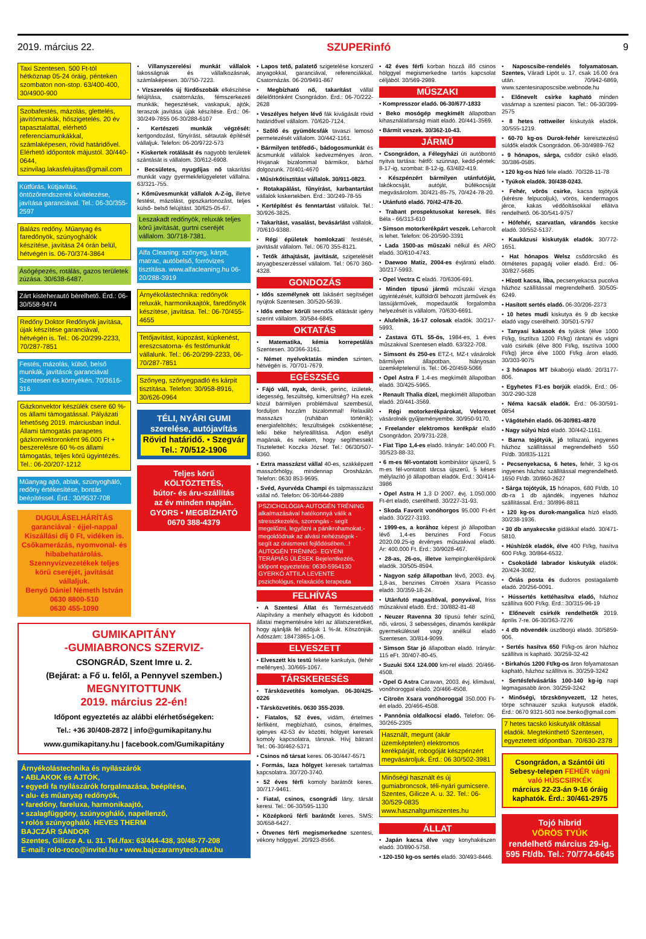2019. március 22. SZUPERinfó 9
Taxi Szentesen. 500 Ft-tól hétköznap 05-24 óráig, pénteken szombaton non-stop. 63/400-400, 30/4900-900
Szobafestés, mázolás, glettelés, javítómunkák, hőszigetelés. 20 év tapasztalattal, elérhető referenciamunkákkal, számlaképesen, rövid határidővel. Elérhető időpontok májustól. 30/440-0644, szinvilag.lakasfelujitas@gmail.com
Kútfúrás, kútjavítás, öntözőrendszerek kivitelezése, javítása garanciával. Tel.: 06-30/355-2597
Balázs redőny. Műanyag és faredőnyök, szúnyoghálók készítése, javítása 24 órán belül, hétvégén is. 06-70/374-3864
Ásógépezés, rotálás, gazos területek zúzása. 30/638-6487.
Zárt kisteherautó bérelhető. Érd.: 06-30/558-9474
Redőny Doktor Redőnyök javítása, újak készítése garanciával, hétvégén is. Tel.: 06-20/299-2233, 70/287-7851
Festés, mázolás, külső, belső munkák, javítások garanciával Szentesen és környékén. 70/3616-316
Gázkonvektor készülék csere 60 %-os állami támogatással. Pályázati lehetőség 2019. márciusban indul. Állami támogatás parapetes gázkonvektoronként 96.000 Ft + beszerelésre 60 %-os állami támogatás, teljes körű ügyintézés. Tel.: 06-20/207-1212
Műanyag ajtó, ablak, szúnyogháló, redőny értékesítése, bontás beépítéssel. Érd.: 30/9537-708
DUGULÁSELHÁRÍTÁS
garanciával · éjjel-nappal
Kiszállási díj 0 Ft, vidéken is.
Csőkamerázás, nyomvonal- és hibabehatárolás.
Szennyvízvezetékek teljes körű cseréjét, javítását vállaljuk.
Benyó Dániel Németh István
0630 8800-510
0630 455-1090
• Villanyszerelési munkát vállalok lakosságnak és vállalkozásnak, számlaképesen. 30/750-7223.
• Vízszerelés új fürdőszobák elkészítése felújítása, csatornázás, fémszerkezeti munkák, hegesztések, vaskapuk, ajtók, teraszok javítása újak készítése. Érd.: 06-30/249-7855 06-30/288-6107
• Kertészeti munkák végzését: kertgondozást, fűnyírást, sétautak építését vállaljuk. Telefon: 06-20/9722-573
• Kiskertek rotálását és nagyobb területek szántását is vállalom. 30/612-6908.
• Becsületes, nyugdíjas nő takarítási munkát vagy gyermekfelügyeletet vállalna. 63/321-755.
• Kőművesmunkát vállalok A-Z-ig, illetve festést, mázolást, gipszkartonozást, teljes külső- belső felújítást. 30/625-05-67.
Leszakadt redőnyök, reluxák teljes körű javítását, gurtni cseréjét vállalom. 30/718-7381.
Alfa Cleaning: szőnyeg, kárpit, matrac, autóbelső, forróvizes tisztítása. www.alfacleaning.hu 06-20/288-3919
Árnyékolástechnika: redőnyök reluxák, harmonikaajtók, faredőnyök készítése, javítása. Tel.: 06-70/455-4655
Tetőjavítást, kúpozást, kúpkenést, ereszcsatorna- és festőmunkát vállalunk. Tel.: 06-20/299-2233, 06-70/287-7851
Szőnyeg, szőnyegpadló és kárpit tisztítása. Telefon: 30/958-8916, 30/626-0964
TÉLI, NYÁRI GUMI szerelése, autójavítás
Rövid határidő. • Szegvár
Tel.: 70/512-1906
Teljes körű
KÖLTÖZTETÉS,
bútor- és áru-szállítás
az év minden napján.
GYORS • MEGBÍZHATÓ
0670 388-4379
GUMIKAPITÁNY
-GUMIABRONCS SZERVIZ-
CSONGRÁD, Szent Imre u. 2.
(Bejárat: a Fő u. felől, a Pennyvel szemben.)
MEGNYITOTTUNK
2019. március 22-én!
Időpont egyeztetés az alábbi elérhetőségeken:
Tel.: +36 30/408-2872 | info@gumikapitany.hu
www.gumikapitany.hu | facebook.com/Gumikapitány
Árnyékolástechnika és nyílászárók
• ABLAKOK és AJTÓK,
• egyedi fa nyílászárók forgalmazása, beépítése,
• alu- és műanyag redőnyök,
• faredőny, fareluxa, harmonikaajtó,
• szalagfüggöny, szúnyogháló, napellenző,
• rolós szúnyogháló. HEVES THERM
BAJCZÁR SÁNDOR
Szentes, Gilicze A. u. 31. Tel./fax: 63/444-438, 30/48-77-208
E-mail: rolo-roco@invitel.hu • www.bajczararnytech.atw.hu
• Lapos tető, palatető szigetelése korszerű anyagokkal, garanciával, referenciákkal. Csatornázás. 06-20/9491-867
• Megbízható nő, takarítást vállal délelőttönként Csongrádon. Érd.: 06-70/222-2628
• Veszélyes helyen lévő fák kivágását rövid határidővel vállalom. 70/620-7124.
• Szőlő és gyümölcsfák tavaszi lemosó permetezését vállalom. 30/442-1161.
• Bármilyen tetőfedő-, bádogosmunkát és ácsmunkát vállalok kedvezményes áron. Hívjanak bizalommal bármikor, bárhol dolgozunk. 70/401-4670
• Műsírkőtisztítást vállalok. 30/911-0823.
• Rotakapálást, fűnyírást, karbantartást vállalok kiskertekben. Érd.: 30/249-78-55
• Kertépítést és fenntartást vállalok. Tel.: 30/926-3825.
• Takarítást, vasalást, bevásárlást vállalok. 70/610-9388.
• Régi épületek homlokzati festését, javítását vállalom. Tel.: 0670 355-8121.
• Tetők áthajtását, javítását, szigetelését anyagbeszerzéssel vállalom. Tel.: 0670 360-4328.
GONDOZÁS
• Idős személynek ott lakásért segítséget nyújtok Szentesen. 30/520-5639.
• Idős ember körüli teendők ellátását igény szerint vállalom. 30/584-6845.
OKTATÁS
• Matematika, kémia korrepetálás Szentesen. 30/366-3161.
• Német nyelvoktatás minden szinten, hétvégén is. 70/701-7679.
EGÉSZSÉG
• Fájó váll, nyak, derék, gerinc, ízületek, idegesség, feszültség, kimerültség? Ha ezek közül bármilyen problémával szembesül, forduljon hozzám bizalommal! Relaxáló masszázs (ruhában történik); energiafeltöltés; feszültségek csökkentése; lelki béke helyreállítása. Adjon esélyt magának, és nekem, hogy segíthessek! Tisztelettel: Koczka József. Tel.: 06/30/507-8360.
• Extra masszázst vállal 40-es, szakképzett masszőrhölgy, mindennap Orosházán. Telefon: 0630 853-9695.
• Svéd, Ayurvéda Champi és talpmasszázst vállal nő. Telefon: 06-30/644-2889
PSZICHOLÓGIA-AUTOGÉN TRÉNING alkalmazásával hatékonnyá válik a stresszkezelés, szorongás - segít megelőzni, legyőzni a pánikrohamokat,- megoldódnak az alvási nehézségek - segít az önismeret fejlődésében...! AUTOGÉN TRÉNING- EGYÉNI TERÁPIÁS ÜLÉSEK Bejelentkezés, időpont egyeztetés: 0630-5954130 GYERKÓ ATTILA LEVENTE pszichológus, relaxációs terapeuta
FELHÍVÁS
• A Szentesi Állat és Természetvédő Alapítvány a menhely elhagyott és kidobott állatai megmentésére kéri az állatszeretőket, hogy ajánlják fel adójuk 1 %-át. Köszönjük. Adószám: 18473865-1-06.
ELVESZETT
• Elveszett kis testű fekete kankutya, (fehér mellényes). 30/665-1067.
TÁRSKERESÉS
• Társközvetítés komolyan. 06-30/425-0226
• Társközvetítés. 0630 355-2039.
• Fiatalos, 52 éves, vidám, értelmes férfiként, megbízható, csinos, értelmes, igényes 42-53 év közötti, hölgyet keresek komoly kapcsolatra, társnak. Hívj bátran! Tel.: 06-30/462-5371
• Csinos nő társat keres. 06-30/447-6571
• Formás, laza hölgyet keresek tartalmas kapcsolatra. 30/720-3740.
• 52 éves férfi komoly barátnőt keres. 30/717-9461.
• Fiatal, csinos, csongrádi lány, társát keresi. Tel.: 06-30/595-1130
• Középkorú férfi barátnőt keres. SMS: 30/658-6427.
• Ötvenes férfi megismerkedne szentesi, vékony hölggyel. 20/923-8566.
• 42 éves férfi korban hozzá illő csinos hölggyel megismerkedne tartós kapcsolat céljából. 30/569-2989.
MŰSZAKI
• Kompresszor eladó. 06-30/677-1833
• Beko mosógép megkímélt állapotban kihasználatlanság miatt eladó. 20/441-3569.
• Bármit veszek. 30/362-10-43.
JÁRMŰ
• Csongrádon, a Félegyházi úti autóbontó nyitva tartása: hétfő: szünnap, kedd-péntek: 8-17-ig, szombat: 8-12-ig. 63/482-419.
• Készpénzért bármilyen utánfutóját, lakókocsiját, autóját, büfékocsiját megvásárolom. 30/421-85-75, 70/424-78-20.
• Utánfutó eladó. 70/42-478-20.
• Trabant prospektusokat keresek. Illés Béla - 66/313-610
• Simson motorkerékpárt veszek. Leharcolt is lehet. Telefon: 06-20/590-3391
• Lada 1500-as műszaki nélkül és ARO eladó. 30/610-4743.
• Daewoo Matiz, 2004-es évjáratú eladó. 30/217-5993.
• Opel Vectra C eladó. 70/6306-691.
• Minden típusú jármű műszaki vizsga ügyintézését, külföldről behozott járművek és lassújárművek, mopedautók forgalomba helyezését is vállalom. 70/630-6691.
• Alufelnik, 16-17 colosak eladók. 30/217-5993.
• Zastava GTL 55-ös, 1984-es, 1 éves műszakival Szentesen eladó. 63/322-708.
• Simsont és 250-es ETZ-t, MZ-t vásárolok bármilyen állapotban, hiányosan üzemképtelenül is. Tel.: 06-20/459-5066
• Opel Astra F 1.4-es megkímélt állapotban eladó. 30/425-5965.
• Renault Thalia dízel, megkímélt állapotban eladó. 20/441-3569.
• Régi motorkerékpárokat, Velorexet vásárolnék gyűjteményembe. 30/950-9170.
• Freelander elektromos kerékpár eladó Csongrádon. 20/9731-228.
• Fiat Tipo 1,4-es eladó. Irányár: 140.000 Ft. 30/523-88-33.
• 6 m-es fél-vontatott kombinátor újszerű, 5 m-es fél-vontatott tárcsa újszerű, 5 késes mélylazító jó állapotban eladók. Érd.: 30/414-3986
• Opel Astra H 1,3 D 2007. évj. 1.050.000 Ft-ért eladó, cserélhető. 30/227-31-93.
• Skoda Favorit vonóhorgos 95.000 Ft-ért eladó. 30/227-3193.
• 1999-es, a korához képest jó állapotban lévő 1,4-es benzines Ford Focus 2020.09.25-ig érvényes műszakival eladó. Ár: 400.000 Ft. Érd.: 30/9028-467.
• 28-as, 26-os, illetve kempingkerékpárok eladók. 30/505-8594.
• Nagyon szép állapotban lévő, 2003. évj. 1,8-as, benzines Citroën Xsara Picasso eladó. 30/359-18-24.
• Utánfutó magasítóval, ponyvával, friss műszakival eladó. Érd.: 30/882-81-48
• Neuzer Ravenna 30 típusú fehér színű, női, városi, 3 sebességes, dinamós kerékpár gyermeküléssel vagy anélkül eladó Szentesen. 30/814-9099.
• Simson Star jó állapotban eladó. Irányár: 115 eFt. 30/407-80-45.
• Suzuki SX4 124.000 km-rel eladó. 20/466-4508.
• Opel G Astra Caravan, 2003. évj. klímával, vonóhoroggal eladó. 20/466-4508.
• Citroën Xsara vonóhoroggal 350.000 Ft-ért eladó. 20/466-4508.
• Pannónia oldalkocsi eladó. Telefon: 06-30/265-2305
Használt, megunt (akár üzemképtelen) elektromos kerékpárját, robogóját készpénzért megvásároljuk. Érd.: 06 30/502-3981
Minőségi használt és új gumiabroncsok, téli-nyári gumicsere. Szentes, Gilicze A. u. 32. Tel.: 06-30/529-0835 www.hasznaltgumiszentes.hu
ÁLLAT
• Japán kacsa élve vagy konyhakészen eladó. 30/890-5758.
• 120-150 kg-os sertés eladó. 30/493-8446.
• Naposcsibe-rendelés folyamatosan. Szentes, Váradi Lipót u. 17. csak 16.00 óra után. 70/942-6869, www.szentesinaposcsibe.webnode.hu
• Előnevelt csirke kapható minden vasárnap a szentesi piacon. Tel.: 06-30/399-2575
• 8 hetes rottweiler kiskutyák eladók. 30/555-1219.
• 60-70 kg-os Durok-fehér keresztezésű süldők eladók Csongrádon. 06-30/4989-762
• 9 hónapos, sárga, csődör csikó eladó. 30/386-0585.
• 120 kg-os hízó fele eladó. 70/328-11-78
• Tyúkok eladók. 30/438-0243.
• Fehér, vörös csirke, kacsa tojótyúk (kérésre felpucoljuk), vörös, kendermagos jérce, kakas védőoltásokkal ellátva rendelhető. 06-30/541-9757
• Hófehér, szarvatlan, várandós kecske eladó. 30/552-5137.
• Kaukázusi kiskutyák eladók. 30/772-1651.
• Hat hónapos Welsz csődörcsikó és ötméteres papagáj volier eladó. Érd.: 06-30/827-5685
• Hízott kacsa, liba, pecsenyekacsa pucolva házhoz szállítással megrendelhető. 30/505-6249.
• Hasított sertés eladó. 06-30/206-2373
• 10 hetes mudi kiskutya és 9 db kecske eladó vagy cserélhető. 30/501-5797
• Tanyasi kakasok és tyúkok (élve 1000 Ft/kg, tisztítva 1200 Ft/kg) rántani és vágni való csirkék (élve 800 Ft/kg, tisztítva 1000 Ft/kg) jérce élve 1000 Ft/kg áron eladó. 30/303-9075
• 3 hónapos MT bikaborjú eladó. 20/3177-806.
• Egyhetes F1-es borjúk eladók. Érd.: 06-30/2-290-328
• Néma kacsák eladók. Érd.: 06-30/591-0854
• Vágótehén eladó. 06-30/981-4870
• Nagy súlyú hízó eladó. 30/442-1161.
• Barna tojótyúk, jó tollazatú, ingyenes házhoz szállítással megrendelhető 550 Ft/db. 30/835-1121
• Pecsenyekacsa, 6 hetes, fehér, 3 kg-os ingyenes házhoz szállítással megrendelhető. 1650 Ft/db. 30/860-2627
• Sárga tojótyúk, 15 hónapos, 680 Ft/db, 10 db-ra 1 db ajándék, ingyenes házhoz szállítással. Érd.: 30/896-8811
• 120 kg-os durok-mangalica hízó eladó. 30/238-1936.
• 30 db anyakecske gidákkal eladó. 30/471-5810.
• Húshízók eladók, élve 400 Ft/kg, hasítva 600 Ft/kg. 30/864-6532.
• Csokoládé labrador kiskutyák eladók. 20/424-3082.
• Óriás posta és dudoros postagalamb eladó. 20/256-0091.
• Hússertés kettéhasítva eladó, házhoz szállítva 600 Ft/kg. Érd.: 30/315-96-19
• Előnevelt csirkék rendelhetők 2019. április 7-re. 06-30/363-7276
• 4 db növendék üszőborjú eladó. 30/5859-906.
• Sertés hasítva 650 Ft/kg-os áron házhoz szállítva is kapható. 30/259-32-42
• Birkahús 1200 Ft/kg-os áron folyamatosan kapható, házhoz szállítva is. 30/259-3242
• Sertésfelvásárlás 100-140 kg-ig napi legmagasabb áron. 30/259-3242
• Minőségi, törzskönyvezett, 12 hetes, törpe schnauzer szuka kutyusok eladók. Érd.: 0670 9321-503 noe.benko@gmail.com
7 hetes tacskó kiskutyák oltással eladók. Megtekinthető Szentesen, egyeztetett időpontban. 70/630-2378
Csongrádon, a Szántói úti Sebesy-telepen FEHÉR vágni való HÚSCSIRKÉK
március 22-23-án 9-16 óráig kaphatók. Érd.: 30/461-2975
Tojó hibrid
VÖRÖS TYÚK
rendelhető március 29-ig.
595 Ft/db. Tel.: 70/774-6645